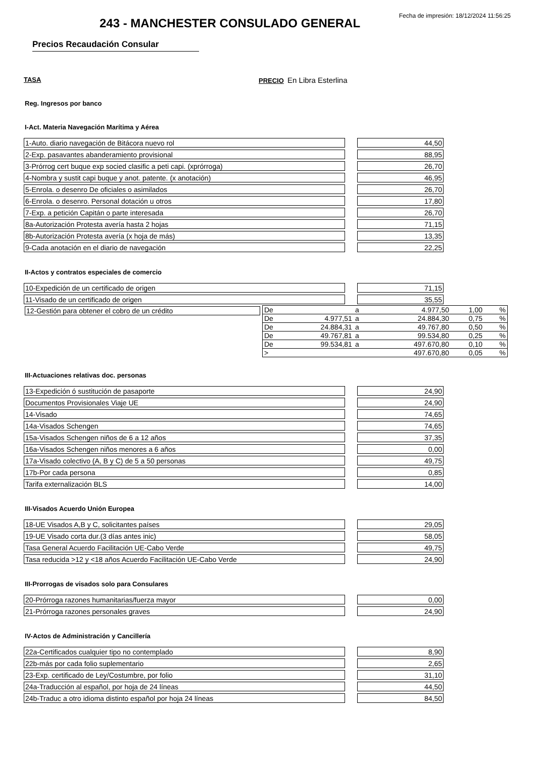Fecha de impresión: 18/12/2024 11:56:25
243 - MANCHESTER CONSULADO GENERAL
Precios Recaudación Consular
TASA PRECIO En Libra Esterlina
Reg. Ingresos por banco
I-Act. Materia Navegación Marítima y Aérea
| 1-Auto. diario navegación de Bitácora nuevo rol | | 44,50 |
| 2-Exp. pasavantes abanderamiento provisional | | 88,95 |
| 3-Prórrog cert buque exp socied clasific a peti capi. (xprórroga) | | 26,70 |
| 4-Nombra y sustit capi buque y anot. patente. (x anotación) | | 46,95 |
| 5-Enrola. o desenro De oficiales o asimilados | | 26,70 |
| 6-Enrola. o desenro. Personal dotación u otros | | 17,80 |
| 7-Exp. a petición Capitán o parte interesada | | 26,70 |
| 8a-Autorización Protesta avería hasta 2 hojas | | 71,15 |
| 8b-Autorización Protesta avería (x hoja de más) | | 13,35 |
| 9-Cada anotación en el diario de navegación | | 22,25 |
II-Actos y contratos especiales de comercio
| 10-Expedición de un certificado de origen | | 71,15 |
| 11-Visado de un certificado de origen | | 35,55 |
12-Gestión para obtener el cobro de un crédito
| De | | a | 4.977,50 | 1,00 | % |
| De | 4.977,51 | a | 24.884,30 | 0,75 | % |
| De | 24.884,31 | a | 49.767,80 | 0,50 | % |
| De | 49.767,81 | a | 99.534,80 | 0,25 | % |
| De | 99.534,81 | a | 497.670,80 | 0,10 | % |
| > | | | 497.670,80 | 0,05 | % |
III-Actuaciones relativas doc. personas
| 13-Expedición ó sustitución de pasaporte | | 24,90 |
| Documentos Provisionales Viaje UE | | 24,90 |
| 14-Visado | | 74,65 |
| 14a-Visados Schengen | | 74,65 |
| 15a-Visados Schengen niños de 6 a 12 años | | 37,35 |
| 16a-Visados Schengen niños menores a 6 años | | 0,00 |
| 17a-Visado colectivo (A, B y C) de 5 a 50 personas | | 49,75 |
| 17b-Por cada persona | | 0,85 |
| Tarifa externalización BLS | | 14,00 |
III-Visados Acuerdo Unión Europea
| 18-UE Visados A,B y C, solicitantes países | | 29,05 |
| 19-UE Visado corta dur.(3 días antes inic) | | 58,05 |
| Tasa General Acuerdo Facilitación UE-Cabo Verde | | 49,75 |
| Tasa reducida >12 y <18 años Acuerdo Facilitación UE-Cabo Verde | | 24,90 |
III-Prorrogas de visados solo para Consulares
| 20-Prórroga razones humanitarias/fuerza mayor | | 0,00 |
| 21-Prórroga razones personales graves | | 24,90 |
IV-Actos de Administración y Cancillería
| 22a-Certificados cualquier tipo no contemplado | | 8,90 |
| 22b-más por cada folio suplementario | | 2,65 |
| 23-Exp. certificado de Ley/Costumbre, por folio | | 31,10 |
| 24a-Traducción al español, por hoja de 24 líneas | | 44,50 |
| 24b-Traduc a otro idioma distinto español por hoja 24 líneas | | 84,50 |